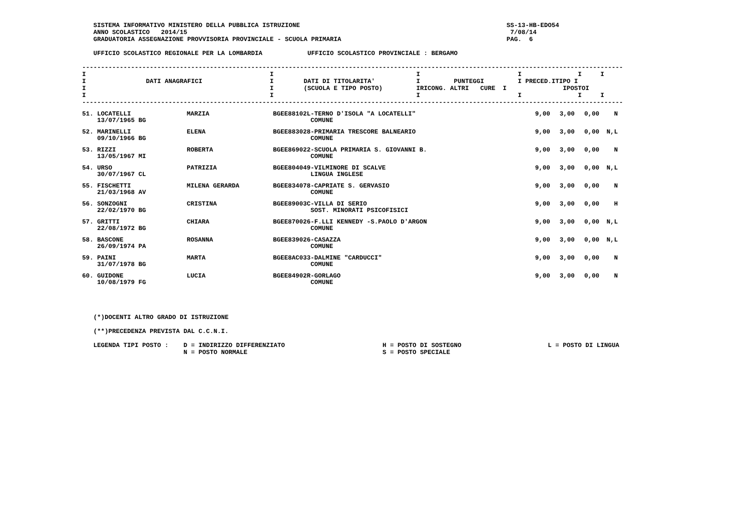SISTEMA INFORMATIVO MINISTERO DELLA PUBBLICA ISTRUZIONE                                                       SS-13-HB-EDO54
   ANNO SCOLASTICO   2014/15                                                                                      7/08/14
   GRADUATORIA ASSEGNAZIONE PROVVISORIA PROVINCIALE - SCUOLA PRIMARIA                                            PAG.  6

   UFFICIO SCOLASTICO REGIONALE PER LA LOMBARDIA            UFFICIO SCOLASTICO PROVINCIALE : BERGAMO
------------------------------------------------------------------------------------------------------------------------------------------------
I                                                 I                                      I                          I               I     I
I                DATI ANAGRAFICI                  I        DATI DI TITOLARITA'           I         PUNTEGGI         I PRECED.ITIPO I
I                                                 I        (SCUOLA E TIPO POSTO)         IRICONG. ALTRI   CURE  I               IPOSTOI
I                                                 I                                      I                          I               I     I
------------------------------------------------------------------------------------------------------------------------------------------------
| 51. LOCATELLI 13/07/1965 BG | MARZIA | BGEE88102L-TERNO D'ISOLA "A LOCATELLI" COMUNE | 9,00 | 3,00 | 0,00 | N |
| 52. MARINELLI 09/10/1966 BG | ELENA | BGEE883028-PRIMARIA TRESCORE BALNEARIO COMUNE | 9,00 | 3,00 | 0,00 | N,L |
| 53. RIZZI 13/05/1967 MI | ROBERTA | BGEE869022-SCUOLA PRIMARIA S. GIOVANNI B. COMUNE | 9,00 | 3,00 | 0,00 | N |
| 54. URSO 30/07/1967 CL | PATRIZIA | BGEE804049-VILMINORE DI SCALVE LINGUA INGLESE | 9,00 | 3,00 | 0,00 | N,L |
| 55. FISCHETTI 21/03/1968 AV | MILENA GERARDA | BGEE834078-CAPRIATE S. GERVASIO COMUNE | 9,00 | 3,00 | 0,00 | N |
| 56. SONZOGNI 22/02/1970 BG | CRISTINA | BGEE89003C-VILLA DI SERIO SOST. MINORATI PSICOFISICI | 9,00 | 3,00 | 0,00 | H |
| 57. GRITTI 22/08/1972 BG | CHIARA | BGEE870026-F.LLI KENNEDY -S.PAOLO D'ARGON COMUNE | 9,00 | 3,00 | 0,00 | N,L |
| 58. BASCONE 26/09/1974 PA | ROSANNA | BGEE839026-CASAZZA COMUNE | 9,00 | 3,00 | 0,00 | N,L |
| 59. PAINI 31/07/1978 BG | MARTA | BGEE8AC033-DALMINE "CARDUCCI" COMUNE | 9,00 | 3,00 | 0,00 | N |
| 60. GUIDONE 10/08/1979 FG | LUCIA | BGEE84902R-GORLAGO COMUNE | 9,00 | 3,00 | 0,00 | N |
   (*)DOCENTI ALTRO GRADO DI ISTRUZIONE

   (**)PRECEDENZA PREVISTA DAL C.C.N.I.

   LEGENDA TIPI POSTO :    D = INDIRIZZO DIFFERENZIATO                          H = POSTO DI SOSTEGNO                       L = POSTO DI LINGUA
                           N = POSTO NORMALE                                    S = POSTO SPECIALE